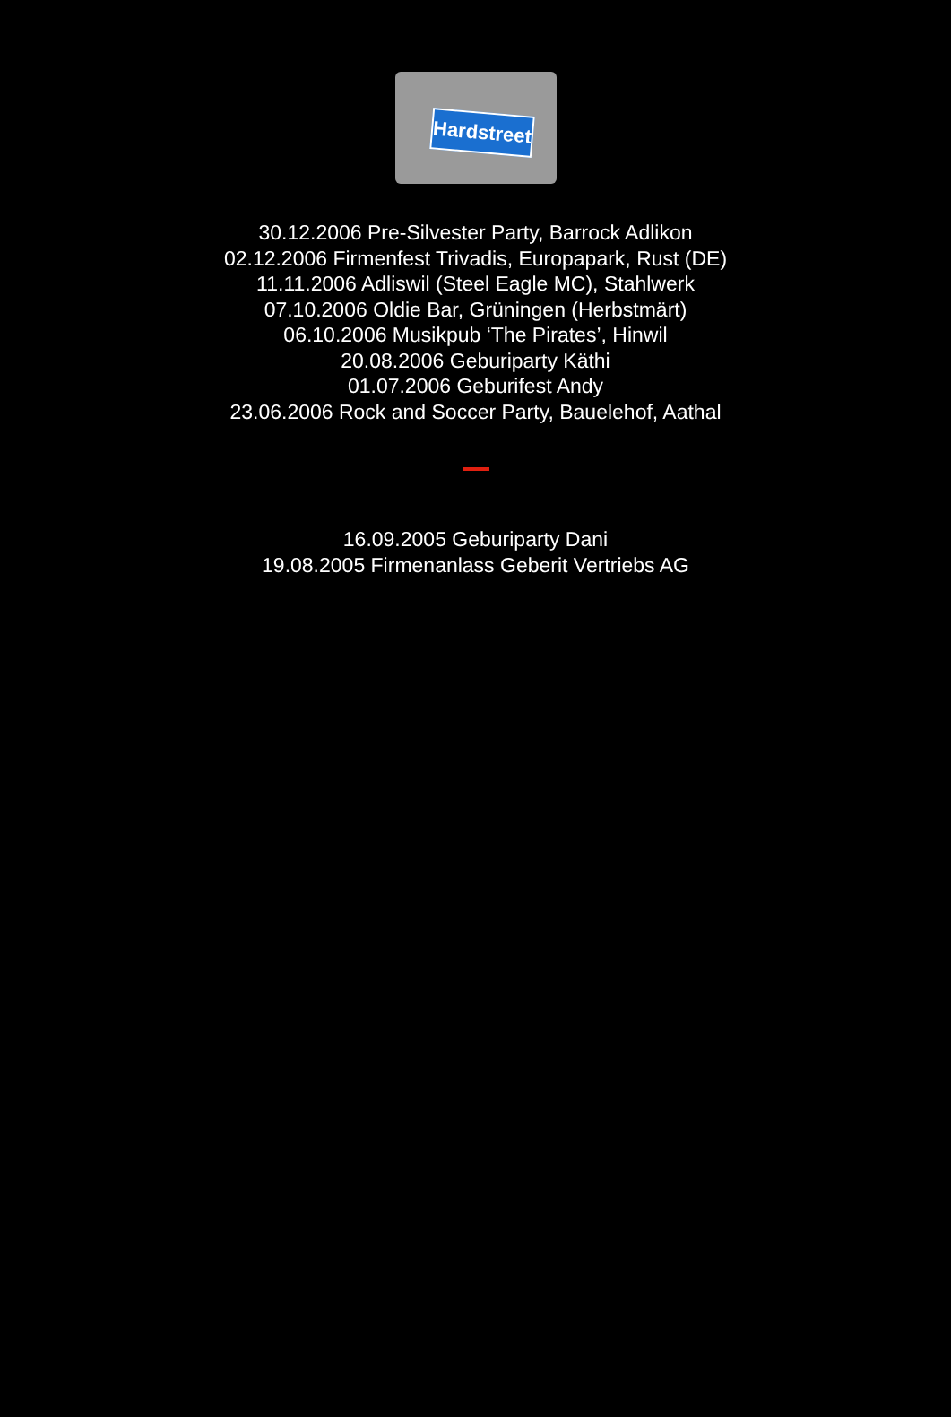Hardstreet
30.12.2006 Pre-Silvester Party, Barrock Adlikon
02.12.2006 Firmenfest Trivadis, Europapark, Rust (DE)
11.11.2006 Adliswil (Steel Eagle MC), Stahlwerk
07.10.2006 Oldie Bar, Grüningen (Herbstmärt)
06.10.2006 Musikpub ‘The Pirates’, Hinwil
20.08.2006 Geburiparty Käthi
01.07.2006 Geburifest Andy
23.06.2006 Rock and Soccer Party, Bauelehof, Aathal
16.09.2005 Geburiparty Dani
19.08.2005 Firmenanlass Geberit Vertriebs AG